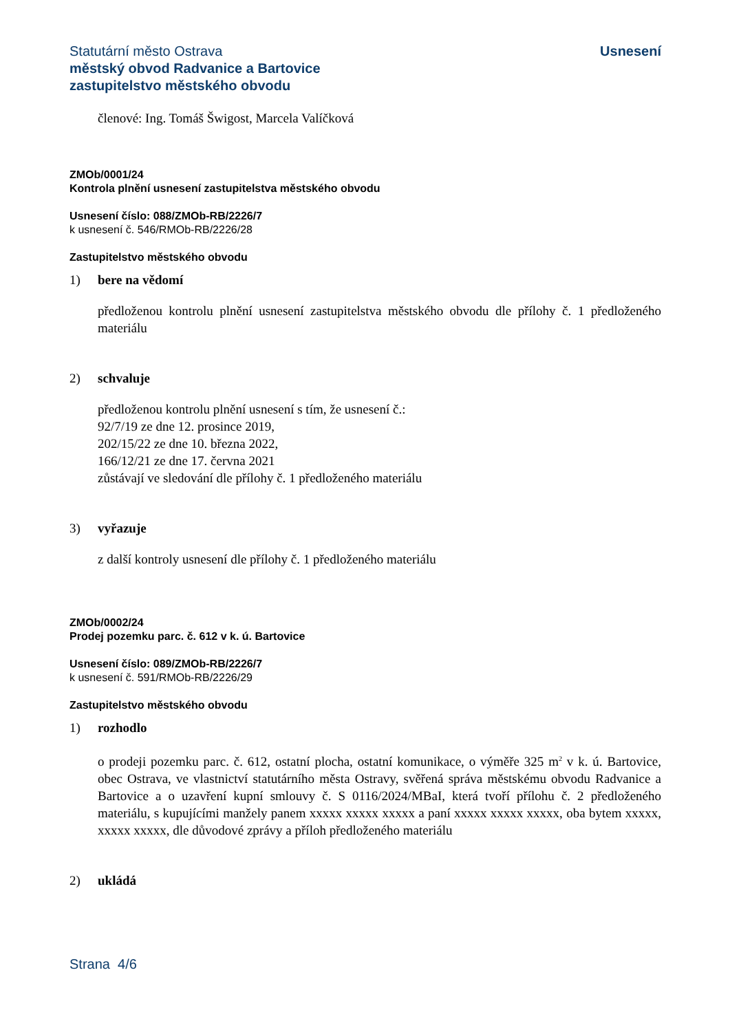Statutární město Ostrava
městský obvod Radvanice a Bartovice
zastupitelstvo městského obvodu
Usnesení
členové: Ing. Tomáš Šwigost, Marcela Valíčková
ZMOb/0001/24
Kontrola plnění usnesení zastupitelstva městského obvodu
Usnesení číslo: 088/ZMOb-RB/2226/7
k usnesení č. 546/RMOb-RB/2226/28
Zastupitelstvo městského obvodu
1) bere na vědomí
předloženou kontrolu plnění usnesení zastupitelstva městského obvodu dle přílohy č. 1 předloženého materiálu
2) schvaluje
předloženou kontrolu plnění usnesení s tím, že usnesení č.:
92/7/19 ze dne 12. prosince 2019,
202/15/22 ze dne 10. března 2022,
166/12/21 ze dne 17. června 2021
zůstávají ve sledování dle přílohy č. 1 předloženého materiálu
3) vyřazuje
z další kontroly usnesení dle přílohy č. 1 předloženého materiálu
ZMOb/0002/24
Prodej pozemku parc. č. 612 v k. ú. Bartovice
Usnesení číslo: 089/ZMOb-RB/2226/7
k usnesení č. 591/RMOb-RB/2226/29
Zastupitelstvo městského obvodu
1) rozhodlo
o prodeji pozemku parc. č. 612, ostatní plocha, ostatní komunikace, o výměře 325 m<sup>2</sup> v k. ú. Bartovice, obec Ostrava, ve vlastnictví statutárního města Ostravy, svěřená správa městskému obvodu Radvanice a Bartovice a o uzavření kupní smlouvy č. S 0116/2024/MBaI, která tvoří přílohu č. 2 předloženého materiálu, s kupujícími manžely panem xxxxx xxxxx xxxxx a paní xxxxx xxxxx xxxxx, oba bytem xxxxx, xxxxx xxxxx, dle důvodové zprávy a příloh předloženého materiálu
2) ukládá
Strana 4/6